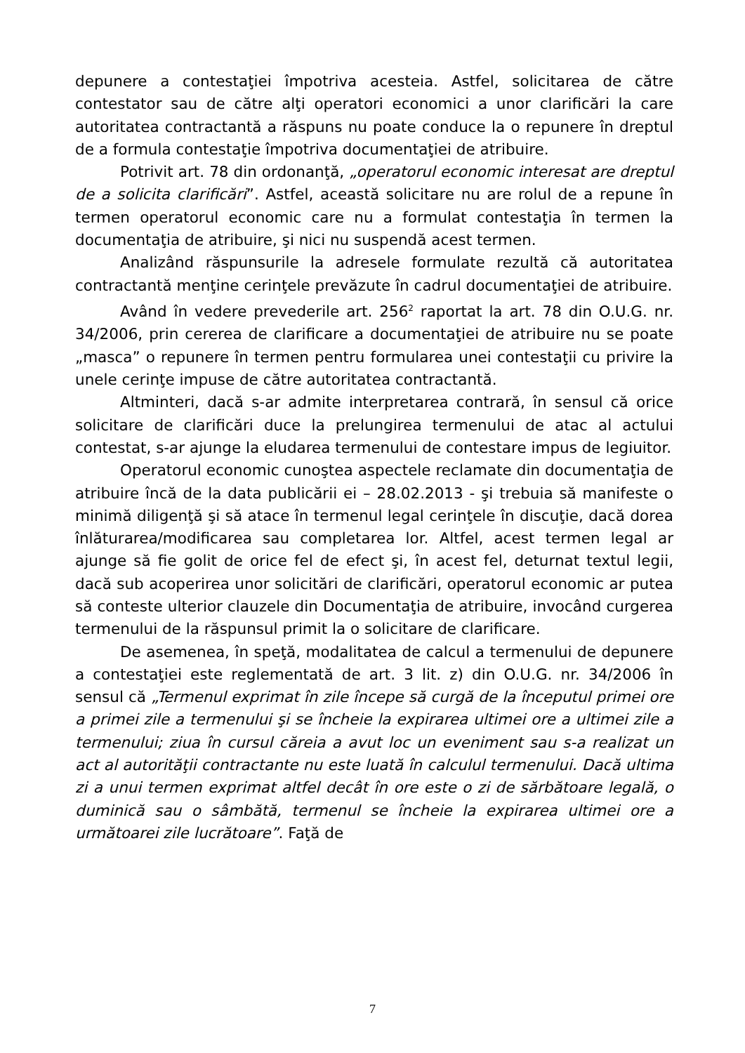depunere a contestaţiei împotriva acesteia. Astfel, solicitarea de către contestator sau de către alţi operatori economici a unor clarificări la care autoritatea contractantă a răspuns nu poate conduce la o repunere în dreptul de a formula contestaţie împotriva documentaţiei de atribuire.
Potrivit art. 78 din ordonanţă, „operatorul economic interesat are dreptul de a solicita clarificări”. Astfel, această solicitare nu are rolul de a repune în termen operatorul economic care nu a formulat contestaţia în termen la documentaţia de atribuire, şi nici nu suspendă acest termen.
Analizând răspunsurile la adresele formulate rezultă că autoritatea contractantă menţine cerinţele prevăzute în cadrul documentaţiei de atribuire.
Având în vedere prevederile art. 256<sup>2</sup> raportat la art. 78 din O.U.G. nr. 34/2006, prin cererea de clarificare a documentaţiei de atribuire nu se poate „masca” o repunere în termen pentru formularea unei contestaţii cu privire la unele cerinţe impuse de către autoritatea contractantă.
Altminteri, dacă s-ar admite interpretarea contrară, în sensul că orice solicitare de clarificări duce la prelungirea termenului de atac al actului contestat, s-ar ajunge la eludarea termenului de contestare impus de legiuitor.
Operatorul economic cunoştea aspectele reclamate din documentaţia de atribuire încă de la data publicării ei – 28.02.2013 - şi trebuia să manifeste o minimă diligenţă şi să atace în termenul legal cerinţele în discuţie, dacă dorea înlăturarea/modificarea sau completarea lor. Altfel, acest termen legal ar ajunge să fie golit de orice fel de efect şi, în acest fel, deturnat textul legii, dacă sub acoperirea unor solicitări de clarificări, operatorul economic ar putea să conteste ulterior clauzele din Documentaţia de atribuire, invocând curgerea termenului de la răspunsul primit la o solicitare de clarificare.
De asemenea, în speţă, modalitatea de calcul a termenului de depunere a contestaţiei este reglementată de art. 3 lit. z) din O.U.G. nr. 34/2006 în sensul că „Termenul exprimat în zile începe să curgă de la începutul primei ore a primei zile a termenului şi se încheie la expirarea ultimei ore a ultimei zile a termenului; ziua în cursul căreia a avut loc un eveniment sau s-a realizat un act al autorităţii contractante nu este luată în calculul termenului. Dacă ultima zi a unui termen exprimat altfel decât în ore este o zi de sărbătoare legală, o duminică sau o sâmbătă, termenul se încheie la expirarea ultimei ore a următoarei zile lucrătoare”. Faţă de
7